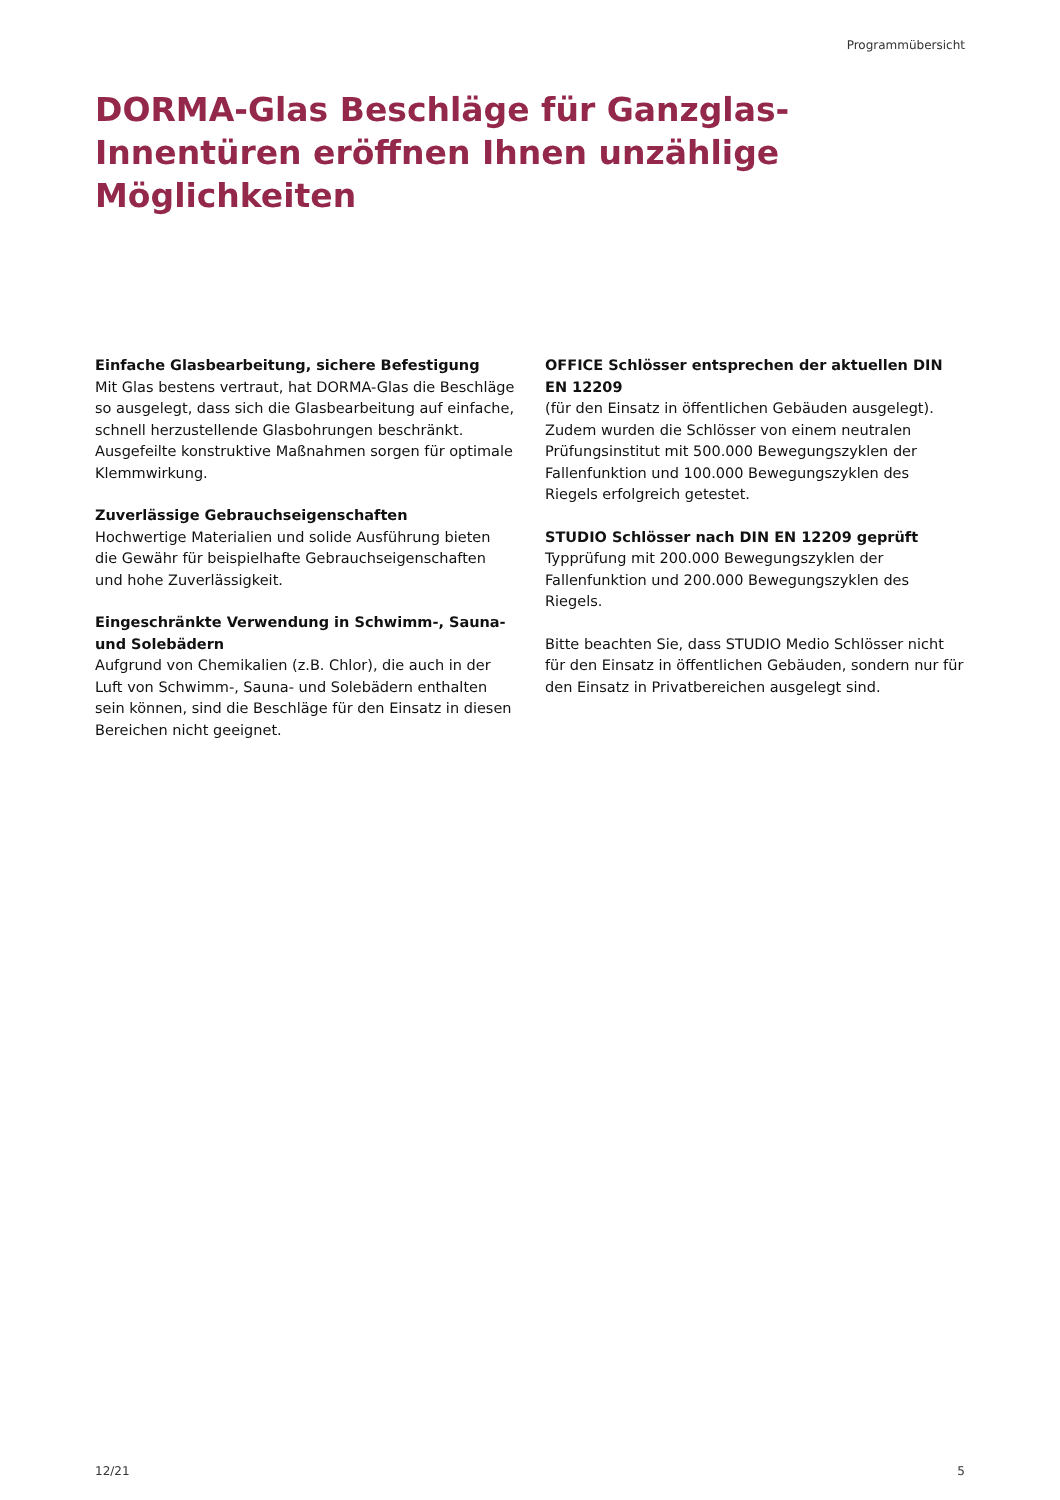Programmübersicht
DORMA-Glas Beschläge für Ganzglas-Innentüren eröffnen Ihnen unzählige Möglichkeiten
Einfache Glasbearbeitung, sichere Befestigung
Mit Glas bestens vertraut, hat DORMA-Glas die Beschläge so ausgelegt, dass sich die Glasbearbeitung auf einfache, schnell herzustellende Glasbohrungen beschränkt. Ausgefeilte konstruktive Maßnahmen sorgen für optimale Klemmwirkung.
Zuverlässige Gebrauchseigenschaften
Hochwertige Materialien und solide Ausführung bieten die Gewähr für beispielhafte Gebrauchseigenschaften und hohe Zuverlässigkeit.
Eingeschränkte Verwendung in Schwimm-, Sauna- und Solebädern
Aufgrund von Chemikalien (z.B. Chlor), die auch in der Luft von Schwimm-, Sauna- und Solebädern enthalten sein können, sind die Beschläge für den Einsatz in diesen Bereichen nicht geeignet.
OFFICE Schlösser entsprechen der aktuellen DIN EN 12209
(für den Einsatz in öffentlichen Gebäuden ausgelegt). Zudem wurden die Schlösser von einem neutralen Prüfungsinstitut mit 500.000 Bewegungszyklen der Fallenfunktion und 100.000 Bewegungszyklen des Riegels erfolgreich getestet.
STUDIO Schlösser nach DIN EN 12209 geprüft
Typprüfung mit 200.000 Bewegungszyklen der Fallenfunktion und 200.000 Bewegungszyklen des Riegels.
Bitte beachten Sie, dass STUDIO Medio Schlösser nicht für den Einsatz in öffentlichen Gebäuden, sondern nur für den Einsatz in Privatbereichen ausgelegt sind.
12/21 5